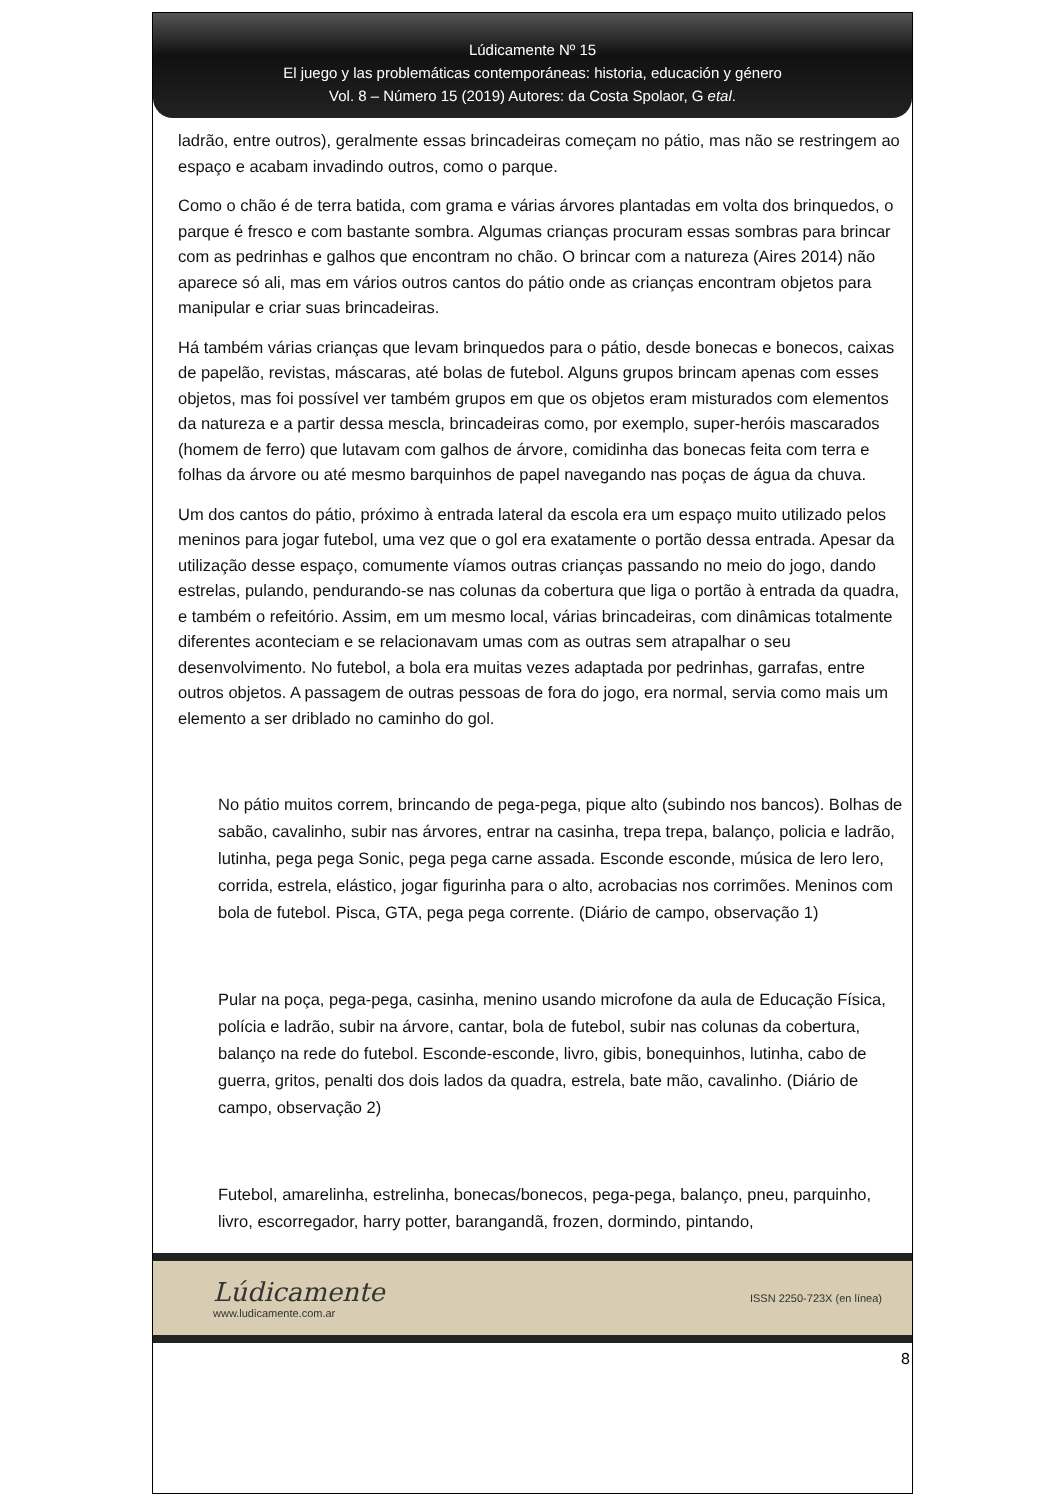Lúdicamente Nº 15
El juego y las problemáticas contemporáneas: historia, educación y género
Vol. 8 – Número 15 (2019) Autores: da Costa Spolaor, G etal.
ladrão, entre outros), geralmente essas brincadeiras começam no pátio, mas não se restringem ao espaço e acabam invadindo outros, como o parque.
Como o chão é de terra batida, com grama e várias árvores plantadas em volta dos brinquedos, o parque é fresco e com bastante sombra. Algumas crianças procuram essas sombras para brincar com as pedrinhas e galhos que encontram no chão. O brincar com a natureza (Aires 2014) não aparece só ali, mas em vários outros cantos do pátio onde as crianças encontram objetos para manipular e criar suas brincadeiras.
Há também várias crianças que levam brinquedos para o pátio, desde bonecas e bonecos, caixas de papelão, revistas, máscaras, até bolas de futebol. Alguns grupos brincam apenas com esses objetos, mas foi possível ver também grupos em que os objetos eram misturados com elementos da natureza e a partir dessa mescla, brincadeiras como, por exemplo, super-heróis mascarados (homem de ferro) que lutavam com galhos de árvore, comidinha das bonecas feita com terra e folhas da árvore ou até mesmo barquinhos de papel navegando nas poças de água da chuva.
Um dos cantos do pátio, próximo à entrada lateral da escola era um espaço muito utilizado pelos meninos para jogar futebol, uma vez que o gol era exatamente o portão dessa entrada. Apesar da utilização desse espaço, comumente víamos outras crianças passando no meio do jogo, dando estrelas, pulando, pendurando-se nas colunas da cobertura que liga o portão à entrada da quadra, e também o refeitório. Assim, em um mesmo local, várias brincadeiras, com dinâmicas totalmente diferentes aconteciam e se relacionavam umas com as outras sem atrapalhar o seu desenvolvimento. No futebol, a bola era muitas vezes adaptada por pedrinhas, garrafas, entre outros objetos. A passagem de outras pessoas de fora do jogo, era normal, servia como mais um elemento a ser driblado no caminho do gol.
No pátio muitos correm, brincando de pega-pega, pique alto (subindo nos bancos). Bolhas de sabão, cavalinho, subir nas árvores, entrar na casinha, trepa trepa, balanço, policia e ladrão, lutinha, pega pega Sonic, pega pega carne assada. Esconde esconde, música de lero lero, corrida, estrela, elástico, jogar figurinha para o alto, acrobacias nos corrimões. Meninos com bola de futebol. Pisca, GTA, pega pega corrente. (Diário de campo, observação 1)
Pular na poça, pega-pega, casinha, menino usando microfone da aula de Educação Física, polícia e ladrão, subir na árvore, cantar, bola de futebol, subir nas colunas da cobertura, balanço na rede do futebol. Esconde-esconde, livro, gibis, bonequinhos, lutinha, cabo de guerra, gritos, penalti dos dois lados da quadra, estrela, bate mão, cavalinho. (Diário de campo, observação 2)
Futebol, amarelinha, estrelinha, bonecas/bonecos, pega-pega, balanço, pneu, parquinho, livro, escorregador, harry potter, barangandã, frozen, dormindo, pintando,
Lúdicamente
www.ludicamente.com.ar
ISSN 2250-723X (en línea)
8